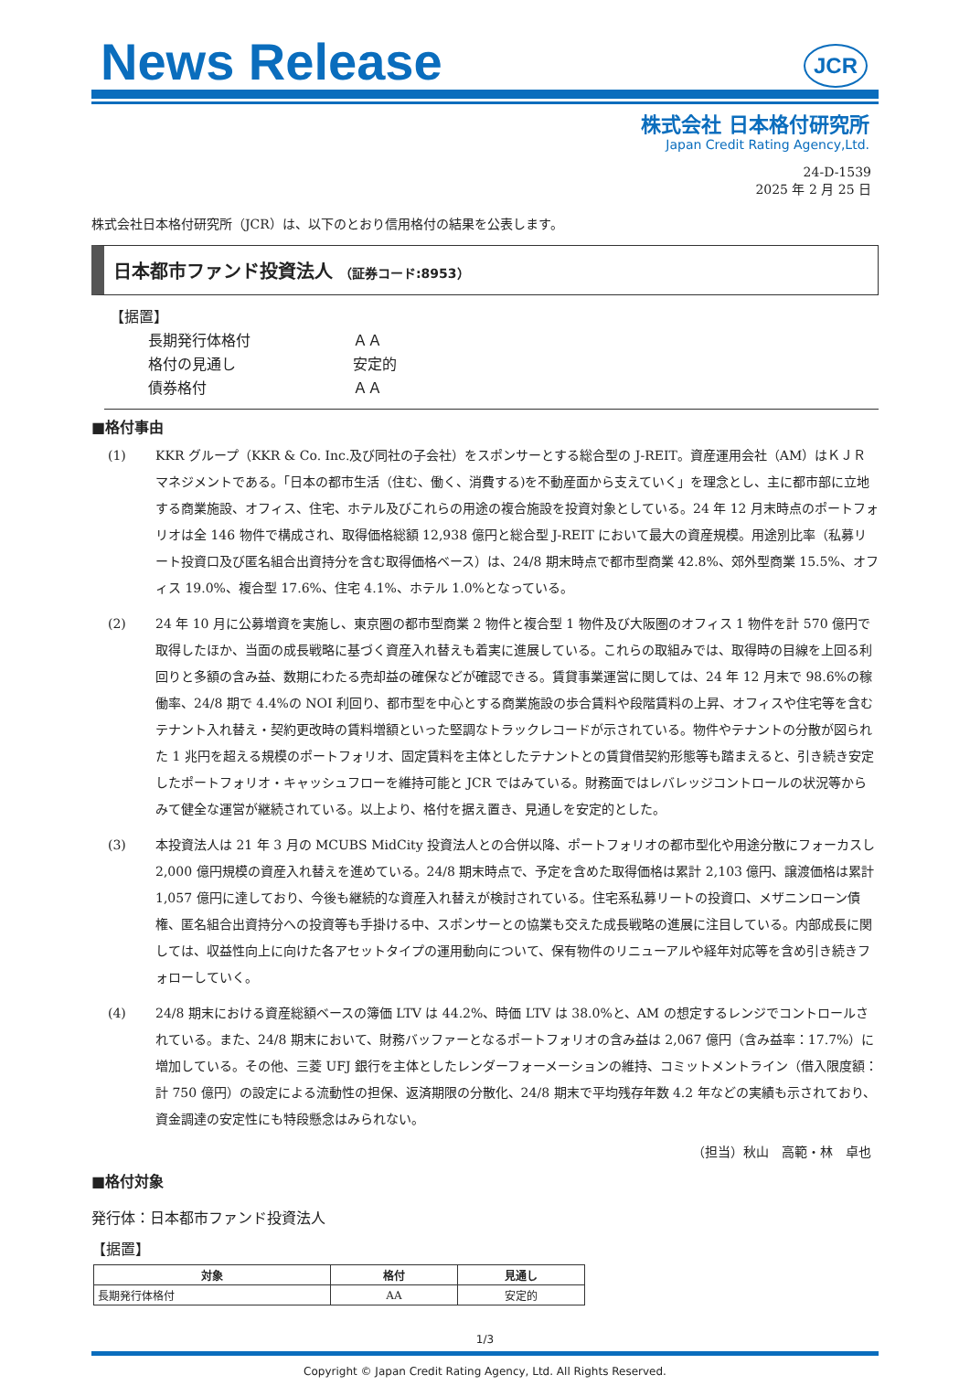News Release
JCR
株式会社 日本格付研究所
Japan Credit Rating Agency,Ltd.
24-D-1539
2025 年 2 月 25 日
株式会社日本格付研究所（JCR）は、以下のとおり信用格付の結果を公表します。
日本都市ファンド投資法人 （証券コード:8953）
【据置】
| 長期発行体格付 | ＡＡ |
| 格付の見通し | 安定的 |
| 債券格付 | ＡＡ |
■格付事由
(1) KKR グループ（KKR & Co. Inc.及び同社の子会社）をスポンサーとする総合型の J-REIT。資産運用会社（AM）はＫＪＲマネジメントである。「日本の都市生活（住む、働く、消費する)を不動産面から支えていく」を理念とし、主に都市部に立地する商業施設、オフィス、住宅、ホテル及びこれらの用途の複合施設を投資対象としている。24 年 12 月末時点のポートフォリオは全 146 物件で構成され、取得価格総額 12,938 億円と総合型 J-REIT において最大の資産規模。用途別比率（私募リート投資口及び匿名組合出資持分を含む取得価格ベース）は、24/8 期末時点で都市型商業 42.8%、郊外型商業 15.5%、オフィス 19.0%、複合型 17.6%、住宅 4.1%、ホテル 1.0%となっている。
(2) 24 年 10 月に公募増資を実施し、東京圏の都市型商業 2 物件と複合型 1 物件及び大阪圏のオフィス 1 物件を計 570 億円で取得したほか、当面の成長戦略に基づく資産入れ替えも着実に進展している。これらの取組みでは、取得時の目線を上回る利回りと多額の含み益、数期にわたる売却益の確保などが確認できる。賃貸事業運営に関しては、24 年 12 月末で 98.6%の稼働率、24/8 期で 4.4%の NOI 利回り、都市型を中心とする商業施設の歩合賃料や段階賃料の上昇、オフィスや住宅等を含むテナント入れ替え・契約更改時の賃料増額といった堅調なトラックレコードが示されている。物件やテナントの分散が図られた 1 兆円を超える規模のポートフォリオ、固定賃料を主体としたテナントとの賃貸借契約形態等も踏まえると、引き続き安定したポートフォリオ・キャッシュフローを維持可能と JCR ではみている。財務面ではレバレッジコントロールの状況等からみて健全な運営が継続されている。以上より、格付を据え置き、見通しを安定的とした。
(3) 本投資法人は 21 年 3 月の MCUBS MidCity 投資法人との合併以降、ポートフォリオの都市型化や用途分散にフォーカスし 2,000 億円規模の資産入れ替えを進めている。24/8 期末時点で、予定を含めた取得価格は累計 2,103 億円、譲渡価格は累計 1,057 億円に達しており、今後も継続的な資産入れ替えが検討されている。住宅系私募リートの投資口、メザニンローン債権、匿名組合出資持分への投資等も手掛ける中、スポンサーとの協業も交えた成長戦略の進展に注目している。内部成長に関しては、収益性向上に向けた各アセットタイプの運用動向について、保有物件のリニューアルや経年対応等を含め引き続きフォローしていく。
(4) 24/8 期末における資産総額ベースの簿価 LTV は 44.2%、時価 LTV は 38.0%と、AM の想定するレンジでコントロールされている。また、24/8 期末において、財務バッファーとなるポートフォリオの含み益は 2,067 億円（含み益率：17.7%）に増加している。その他、三菱 UFJ 銀行を主体としたレンダーフォーメーションの維持、コミットメントライン（借入限度額：計 750 億円）の設定による流動性の担保、返済期限の分散化、24/8 期末で平均残存年数 4.2 年などの実績も示されており、資金調達の安定性にも特段懸念はみられない。
（担当）秋山　高範・林　卓也
■格付対象
発行体：日本都市ファンド投資法人
【据置】
| 対象 | 格付 | 見通し |
| --- | --- | --- |
| 長期発行体格付 | AA | 安定的 |
1/3
Copyright © Japan Credit Rating Agency, Ltd. All Rights Reserved.